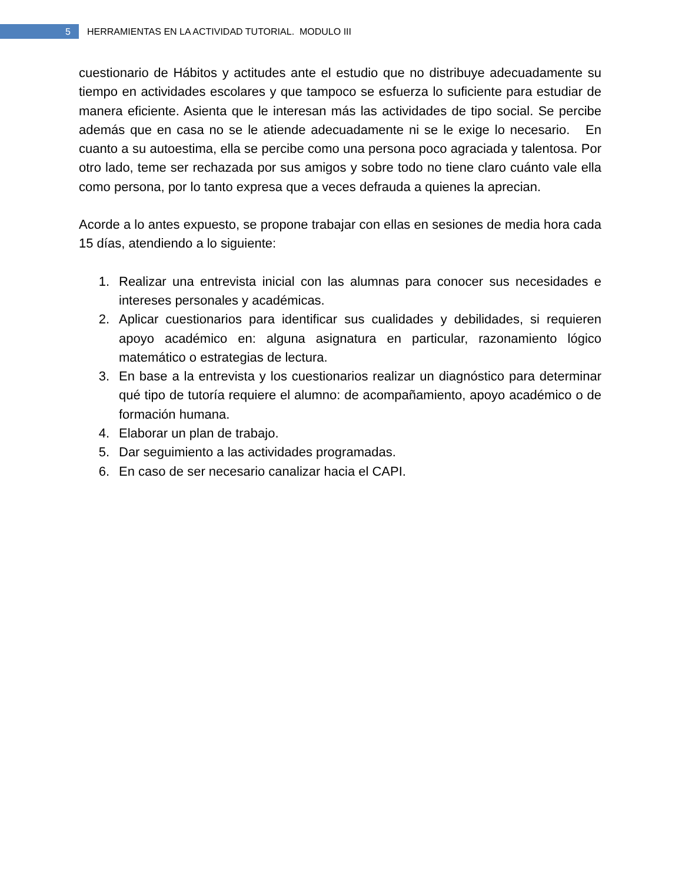5
HERRAMIENTAS EN LA ACTIVIDAD TUTORIAL. MODULO III
cuestionario de Hábitos y actitudes ante el estudio que no distribuye adecuadamente su tiempo en actividades escolares y que tampoco se esfuerza lo suficiente para estudiar de manera eficiente. Asienta que le interesan más las actividades de tipo social. Se percibe además que en casa no se le atiende adecuadamente ni se le exige lo necesario. En cuanto a su autoestima, ella se percibe como una persona poco agraciada y talentosa. Por otro lado, teme ser rechazada por sus amigos y sobre todo no tiene claro cuánto vale ella como persona, por lo tanto expresa que a veces defrauda a quienes la aprecian.
Acorde a lo antes expuesto, se propone trabajar con ellas en sesiones de media hora cada 15 días, atendiendo a lo siguiente:
1. Realizar una entrevista inicial con las alumnas para conocer sus necesidades e intereses personales y académicas.
2. Aplicar cuestionarios para identificar sus cualidades y debilidades, si requieren apoyo académico en: alguna asignatura en particular, razonamiento lógico matemático o estrategias de lectura.
3. En base a la entrevista y los cuestionarios realizar un diagnóstico para determinar qué tipo de tutoría requiere el alumno: de acompañamiento, apoyo académico o de formación humana.
4. Elaborar un plan de trabajo.
5. Dar seguimiento a las actividades programadas.
6. En caso de ser necesario canalizar hacia el CAPI.